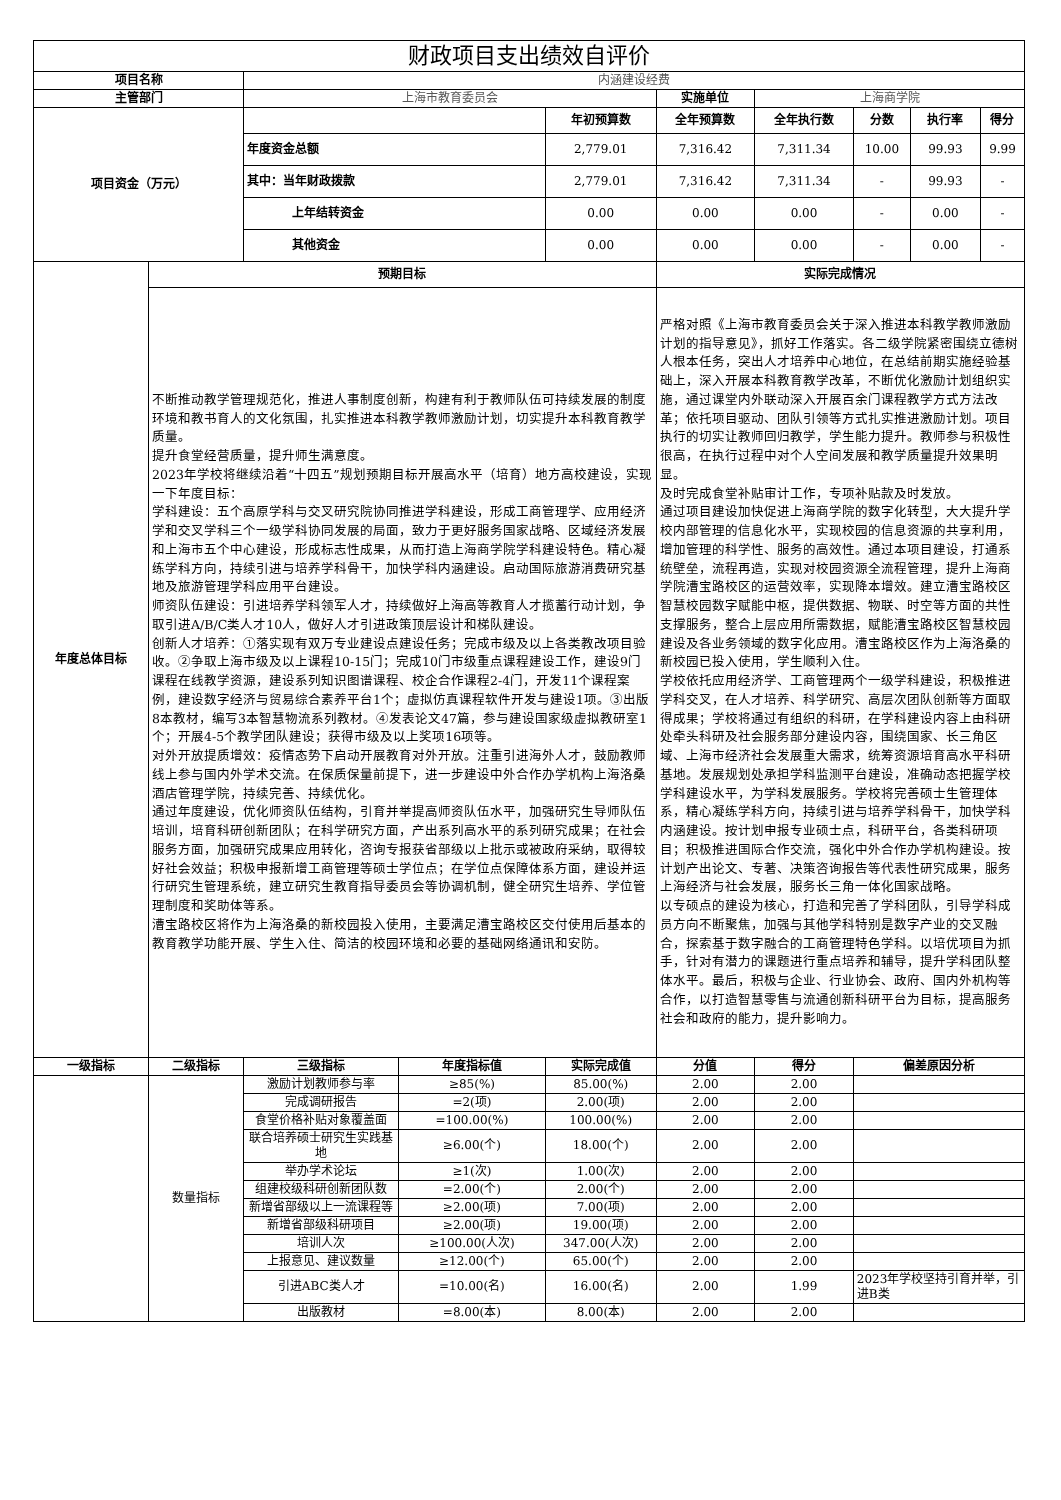| 财政项目支出绩效自评价 | | | | | | | | | |
| --- | --- | --- | --- | --- | --- | --- | --- | --- | --- |
| 项目名称 | | 内涵建设经费 | | | | | | | |
| 主管部门 | | 上海市教育委员会 | | | 实施单位 | 上海商学院 | | | |
| 项目资金（万元） | | | | 年初预算数 | 全年预算数 | 全年执行数 | 分数 | 执行率 | 得分 |
| | | 年度资金总额 | | 2,779.01 | 7,316.42 | 7,311.34 | 10.00 | 99.93 | 9.99 |
| | | 其中：当年财政拨款 | | 2,779.01 | 7,316.42 | 7,311.34 | - | 99.93 | - |
| | | 上年结转资金 | | 0.00 | 0.00 | 0.00 | - | 0.00 | - |
| | | 其他资金 | | 0.00 | 0.00 | 0.00 | - | 0.00 | - |
| 年度总体目标 | 预期目标 | | | | 实际完成情况 | | | | |
| | 不断推动教学管理规范化，推进人事制度创新，构建有利于教师队伍可持续发展的制度环境和教书育人的文化氛围，扎实推进本科教学教师激励计划，切实提升本科教育教学质量。 提升食堂经营质量，提升师生满意度。 2023年学校将继续沿着“十四五”规划预期目标开展高水平（培育）地方高校建设，实现一下年度目标： 学科建设：五个高原学科与交叉研究院协同推进学科建设，形成工商管理学、应用经济学和交叉学科三个一级学科协同发展的局面，致力于更好服务国家战略、区域经济发展和上海市五个中心建设，形成标志性成果，从而打造上海商学院学科建设特色。精心凝练学科方向，持续引进与培养学科骨干，加快学科内涵建设。启动国际旅游消费研究基地及旅游管理学科应用平台建设。 师资队伍建设：引进培养学科领军人才，持续做好上海高等教育人才揽蓄行动计划，争取引进A/B/C类人才10人，做好人才引进政策顶层设计和梯队建设。 创新人才培养：①落实现有双万专业建设点建设任务；完成市级及以上各类教改项目验收。②争取上海市级及以上课程10-15门；完成10门市级重点课程建设工作，建设9门课程在线教学资源，建设系列知识图谱课程、校企合作课程2-4门，开发11个课程案例，建设数字经济与贸易综合素养平台1个；虚拟仿真课程软件开发与建设1项。③出版8本教材，编写3本智慧物流系列教材。④发表论文47篇，参与建设国家级虚拟教研室1个；开展4-5个教学团队建设；获得市级及以上奖项16项等。 对外开放提质增效：疫情态势下启动开展教育对外开放。注重引进海外人才，鼓励教师线上参与国内外学术交流。在保质保量前提下，进一步建设中外合作办学机构上海洛桑酒店管理学院，持续完善、持续优化。 通过年度建设，优化师资队伍结构，引育并举提高师资队伍水平，加强研究生导师队伍培训，培育科研创新团队；在科学研究方面，产出系列高水平的系列研究成果；在社会服务方面，加强研究成果应用转化，咨询专报获省部级以上批示或被政府采纳，取得较好社会效益；积极申报新增工商管理等硕士学位点；在学位点保障体系方面，建设并运行研究生管理系统，建立研究生教育指导委员会等协调机制，健全研究生培养、学位管理制度和奖助体等系。 漕宝路校区将作为上海洛桑的新校园投入使用，主要满足漕宝路校区交付使用后基本的教育教学功能开展、学生入住、简洁的校园环境和必要的基础网络通讯和安防。 | | | | 严格对照《上海市教育委员会关于深入推进本科教学教师激励计划的指导意见》，抓好工作落实。各二级学院紧密围绕立德树人根本任务，突出人才培养中心地位，在总结前期实施经验基础上，深入开展本科教育教学改革，不断优化激励计划组织实施，通过课堂内外联动深入开展百余门课程教学方式方法改革；依托项目驱动、团队引领等方式扎实推进激励计划。项目执行的切实让教师回归教学，学生能力提升。教师参与积极性很高，在执行过程中对个人空间发展和教学质量提升效果明显。 及时完成食堂补贴审计工作，专项补贴款及时发放。 通过项目建设加快促进上海商学院的数字化转型，大大提升学校内部管理的信息化水平，实现校园的信息资源的共享利用，增加管理的科学性、服务的高效性。通过本项目建设，打通系统壁垒，流程再造，实现对校园资源全流程管理，提升上海商学院漕宝路校区的运营效率，实现降本增效。建立漕宝路校区智慧校园数字赋能中枢，提供数据、物联、时空等方面的共性支撑服务，整合上层应用所需数据，赋能漕宝路校区智慧校园建设及各业务领域的数字化应用。漕宝路校区作为上海洛桑的新校园已投入使用，学生顺利入住。 学校依托应用经济学、工商管理两个一级学科建设，积极推进学科交叉，在人才培养、科学研究、高层次团队创新等方面取得成果；学校将通过有组织的科研，在学科建设内容上由科研处牵头科研及社会服务部分建设内容，围绕国家、长三角区域、上海市经济社会发展重大需求，统筹资源培育高水平科研基地。发展规划处承担学科监测平台建设，准确动态把握学校学科建设水平，为学科发展服务。学校将完善硕士生管理体系，精心凝练学科方向，持续引进与培养学科骨干，加快学科内涵建设。按计划申报专业硕士点，科研平台，各类科研项目；积极推进国际合作交流，强化中外合作办学机构建设。按计划产出论文、专著、决策咨询报告等代表性研究成果，服务上海经济与社会发展，服务长三角一体化国家战略。 以专硕点的建设为核心，打造和完善了学科团队，引导学科成员方向不断聚焦，加强与其他学科特别是数字产业的交叉融合，探索基于数字融合的工商管理特色学科。以培优项目为抓手，针对有潜力的课题进行重点培养和辅导，提升学科团队整体水平。最后，积极与企业、行业协会、政府、国内外机构等合作，以打造智慧零售与流通创新科研平台为目标，提高服务社会和政府的能力，提升影响力。 | | | | |
| 一级指标 | 二级指标 | 三级指标 | 年度指标值 | 实际完成值 | 分值 | 得分 | 偏差原因分析 | | |
| | 数量指标 | 激励计划教师参与率 | ≥85(%) | 85.00(%) | 2.00 | 2.00 | | | |
| | | 完成调研报告 | =2(项) | 2.00(项) | 2.00 | 2.00 | | | |
| | | 食堂价格补贴对象覆盖面 | =100.00(%) | 100.00(%) | 2.00 | 2.00 | | | |
| | | 联合培养硕士研究生实践基地 | ≥6.00(个) | 18.00(个) | 2.00 | 2.00 | | | |
| | | 举办学术论坛 | ≥1(次) | 1.00(次) | 2.00 | 2.00 | | | |
| | | 组建校级科研创新团队数 | =2.00(个) | 2.00(个) | 2.00 | 2.00 | | | |
| | | 新增省部级以上一流课程等 | ≥2.00(项) | 7.00(项) | 2.00 | 2.00 | | | |
| | | 新增省部级科研项目 | ≥2.00(项) | 19.00(项) | 2.00 | 2.00 | | | |
| | | 培训人次 | ≥100.00(人次) | 347.00(人次) | 2.00 | 2.00 | | | |
| | | 上报意见、建议数量 | ≥12.00(个) | 65.00(个) | 2.00 | 2.00 | | | |
| | | 引进ABC类人才 | =10.00(名) | 16.00(名) | 2.00 | 1.99 | 2023年学校坚持引育并举，引进B类 | | |
| | | 出版教材 | =8.00(本) | 8.00(本) | 2.00 | 2.00 | | | |